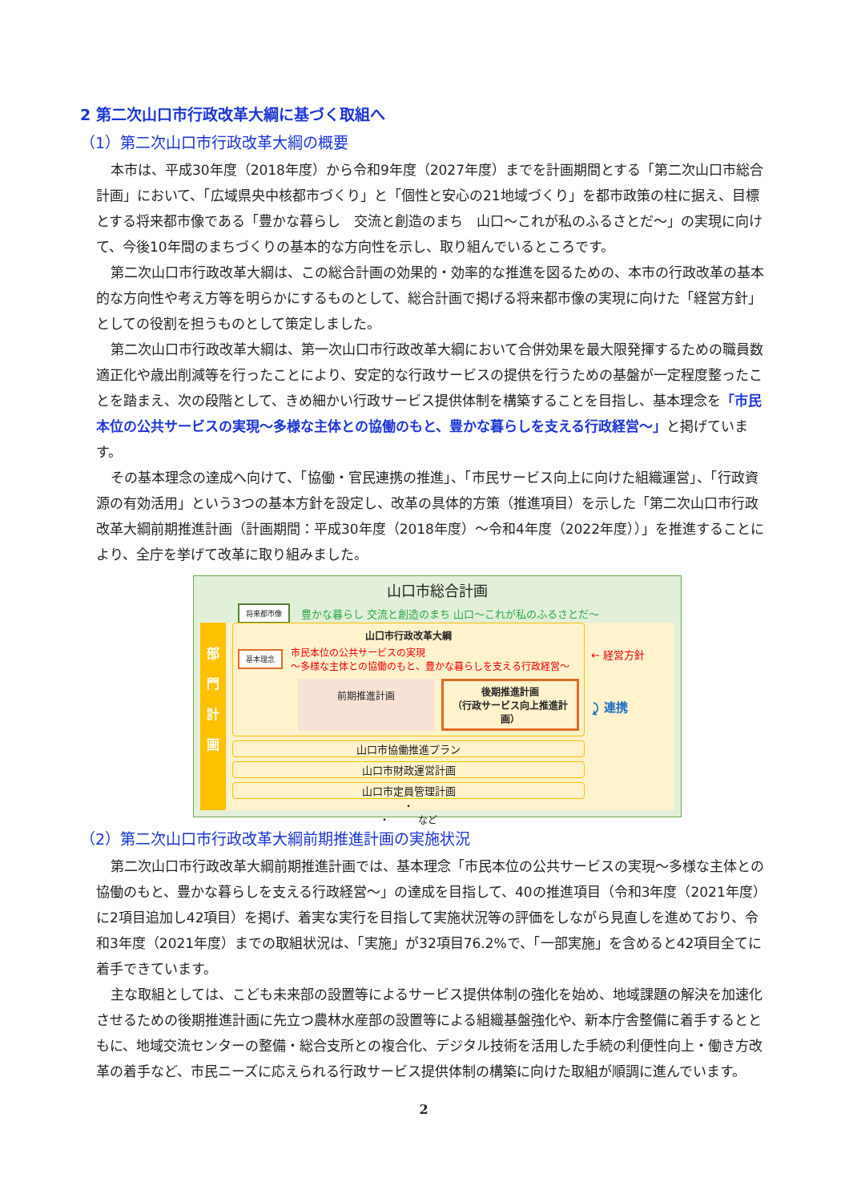2 第二次山口市行政改革大綱に基づく取組へ
（1）第二次山口市行政改革大綱の概要
本市は、平成30年度（2018年度）から令和9年度（2027年度）までを計画期間とする「第二次山口市総合計画」において、「広域県央中核都市づくり」と「個性と安心の21地域づくり」を都市政策の柱に据え、目標とする将来都市像である「豊かな暮らし　交流と創造のまち　山口～これが私のふるさとだ～」の実現に向けて、今後10年間のまちづくりの基本的な方向性を示し、取り組んでいるところです。
第二次山口市行政改革大綱は、この総合計画の効果的・効率的な推進を図るための、本市の行政改革の基本的な方向性や考え方等を明らかにするものとして、総合計画で掲げる将来都市像の実現に向けた「経営方針」としての役割を担うものとして策定しました。
第二次山口市行政改革大綱は、第一次山口市行政改革大綱において合併効果を最大限発揮するための職員数適正化や歳出削減等を行ったことにより、安定的な行政サービスの提供を行うための基盤が一定程度整ったことを踏まえ、次の段階として、きめ細かい行政サービス提供体制を構築することを目指し、基本理念を「市民本位の公共サービスの実現～多様な主体との協働のもと、豊かな暮らしを支える行政経営～」と掲げています。
その基本理念の達成へ向けて、「協働・官民連携の推進」、「市民サービス向上に向けた組織運営」、「行政資源の有効活用」という3つの基本方針を設定し、改革の具体的方策（推進項目）を示した「第二次山口市行政改革大綱前期推進計画（計画期間：平成30年度（2018年度）～令和4年度（2022年度））」を推進することにより、全庁を挙げて改革に取り組みました。
山口市総合計画
将来都市像 豊かな暮らし 交流と創造のまち 山口～これが私のふるさとだ～
部
門
計
画
山口市行政改革大綱
基本理念 市民本位の公共サービスの実現
～多様な主体との協働のもと、豊かな暮らしを支える行政経営～
前期推進計画
後期推進計画
（行政サービス向上推進計画）
山口市協働推進プラン
山口市財政運営計画
山口市定員管理計画
・
・　　　など
← 経営方針
⤸ 連携
（2）第二次山口市行政改革大綱前期推進計画の実施状況
第二次山口市行政改革大綱前期推進計画では、基本理念「市民本位の公共サービスの実現～多様な主体との協働のもと、豊かな暮らしを支える行政経営～」の達成を目指して、40の推進項目（令和3年度（2021年度）に2項目追加し42項目）を掲げ、着実な実行を目指して実施状況等の評価をしながら見直しを進めており、令和3年度（2021年度）までの取組状況は、「実施」が32項目76.2%で、「一部実施」を含めると42項目全てに着手できています。
主な取組としては、こども未来部の設置等によるサービス提供体制の強化を始め、地域課題の解決を加速化させるための後期推進計画に先立つ農林水産部の設置等による組織基盤強化や、新本庁舎整備に着手するとともに、地域交流センターの整備・総合支所との複合化、デジタル技術を活用した手続の利便性向上・働き方改革の着手など、市民ニーズに応えられる行政サービス提供体制の構築に向けた取組が順調に進んでいます。
2